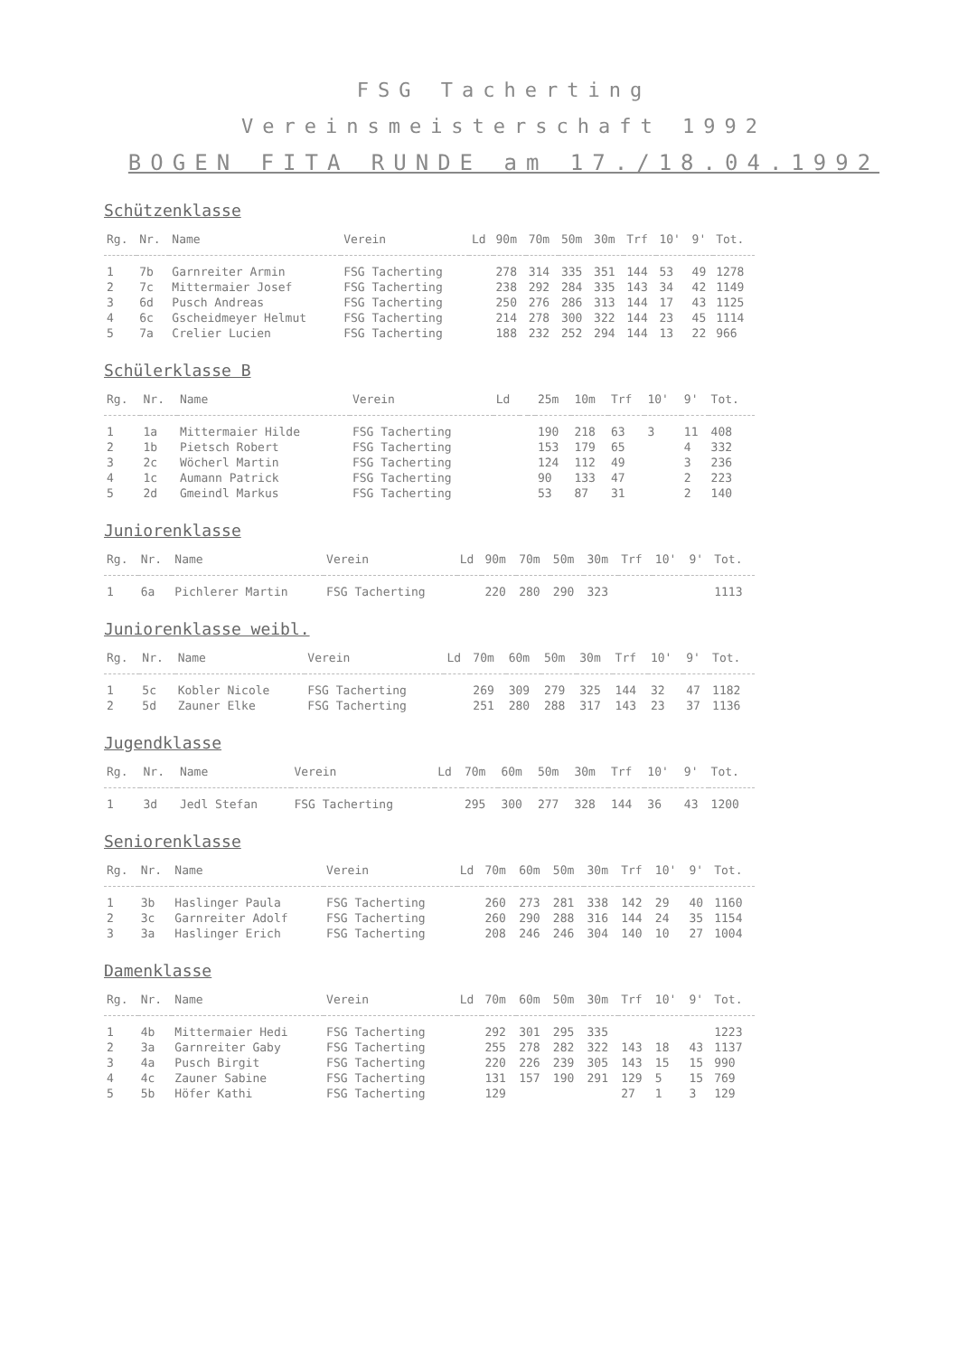FSG Tacherting
Vereinsmeisterschaft 1992
BOGEN FITA RUNDE am 17./18.04.1992
Schützenklasse
| Rg. | Nr. | Name | Verein | Ld | 90m | 70m | 50m | 30m | Trf | 10' | 9' | Tot. |
| --- | --- | --- | --- | --- | --- | --- | --- | --- | --- | --- | --- | --- |
| 1 | 7b | Garnreiter Armin | FSG Tacherting | | 278 | 314 | 335 | 351 | 144 | 53 | 49 | 1278 |
| 2 | 7c | Mittermaier Josef | FSG Tacherting | | 238 | 292 | 284 | 335 | 143 | 34 | 42 | 1149 |
| 3 | 6d | Pusch Andreas | FSG Tacherting | | 250 | 276 | 286 | 313 | 144 | 17 | 43 | 1125 |
| 4 | 6c | Gscheidmeyer Helmut | FSG Tacherting | | 214 | 278 | 300 | 322 | 144 | 23 | 45 | 1114 |
| 5 | 7a | Crelier Lucien | FSG Tacherting | | 188 | 232 | 252 | 294 | 144 | 13 | 22 | 966 |
Schülerklasse B
| Rg. | Nr. | Name | Verein | Ld | | | 25m | 10m | Trf | 10' | 9' | Tot. |
| --- | --- | --- | --- | --- | --- | --- | --- | --- | --- | --- | --- | --- |
| 1 | 1a | Mittermaier Hilde | FSG Tacherting | | | | 190 | 218 | 63 | 3 | 11 | 408 |
| 2 | 1b | Pietsch Robert | FSG Tacherting | | | | 153 | 179 | 65 | | 4 | 332 |
| 3 | 2c | Wöcherl Martin | FSG Tacherting | | | | 124 | 112 | 49 | | 3 | 236 |
| 4 | 1c | Aumann Patrick | FSG Tacherting | | | | 90 | 133 | 47 | | 2 | 223 |
| 5 | 2d | Gmeindl Markus | FSG Tacherting | | | | 53 | 87 | 31 | | 2 | 140 |
Juniorenklasse
| Rg. | Nr. | Name | Verein | Ld | 90m | 70m | 50m | 30m | Trf | 10' | 9' | Tot. |
| --- | --- | --- | --- | --- | --- | --- | --- | --- | --- | --- | --- | --- |
| 1 | 6a | Pichlerer Martin | FSG Tacherting | | 220 | 280 | 290 | 323 | | | | 1113 |
Juniorenklasse weibl.
| Rg. | Nr. | Name | Verein | Ld | 70m | 60m | 50m | 30m | Trf | 10' | 9' | Tot. |
| --- | --- | --- | --- | --- | --- | --- | --- | --- | --- | --- | --- | --- |
| 1 | 5c | Kobler Nicole | FSG Tacherting | | 269 | 309 | 279 | 325 | 144 | 32 | 47 | 1182 |
| 2 | 5d | Zauner Elke | FSG Tacherting | | 251 | 280 | 288 | 317 | 143 | 23 | 37 | 1136 |
Jugendklasse
| Rg. | Nr. | Name | Verein | Ld | 70m | 60m | 50m | 30m | Trf | 10' | 9' | Tot. |
| --- | --- | --- | --- | --- | --- | --- | --- | --- | --- | --- | --- | --- |
| 1 | 3d | Jedl Stefan | FSG Tacherting | | 295 | 300 | 277 | 328 | 144 | 36 | 43 | 1200 |
Seniorenklasse
| Rg. | Nr. | Name | Verein | Ld | 70m | 60m | 50m | 30m | Trf | 10' | 9' | Tot. |
| --- | --- | --- | --- | --- | --- | --- | --- | --- | --- | --- | --- | --- |
| 1 | 3b | Haslinger Paula | FSG Tacherting | | 260 | 273 | 281 | 338 | 142 | 29 | 40 | 1160 |
| 2 | 3c | Garnreiter Adolf | FSG Tacherting | | 260 | 290 | 288 | 316 | 144 | 24 | 35 | 1154 |
| 3 | 3a | Haslinger Erich | FSG Tacherting | | 208 | 246 | 246 | 304 | 140 | 10 | 27 | 1004 |
Damenklasse
| Rg. | Nr. | Name | Verein | Ld | 70m | 60m | 50m | 30m | Trf | 10' | 9' | Tot. |
| --- | --- | --- | --- | --- | --- | --- | --- | --- | --- | --- | --- | --- |
| 1 | 4b | Mittermaier Hedi | FSG Tacherting | | 292 | 301 | 295 | 335 | | | | 1223 |
| 2 | 3a | Garnreiter Gaby | FSG Tacherting | | 255 | 278 | 282 | 322 | 143 | 18 | 43 | 1137 |
| 3 | 4a | Pusch Birgit | FSG Tacherting | | 220 | 226 | 239 | 305 | 143 | 15 | 15 | 990 |
| 4 | 4c | Zauner Sabine | FSG Tacherting | | 131 | 157 | 190 | 291 | 129 | 5 | 15 | 769 |
| 5 | 5b | Höfer Kathi | FSG Tacherting | | 129 | | | | 27 | 1 | 3 | 129 |